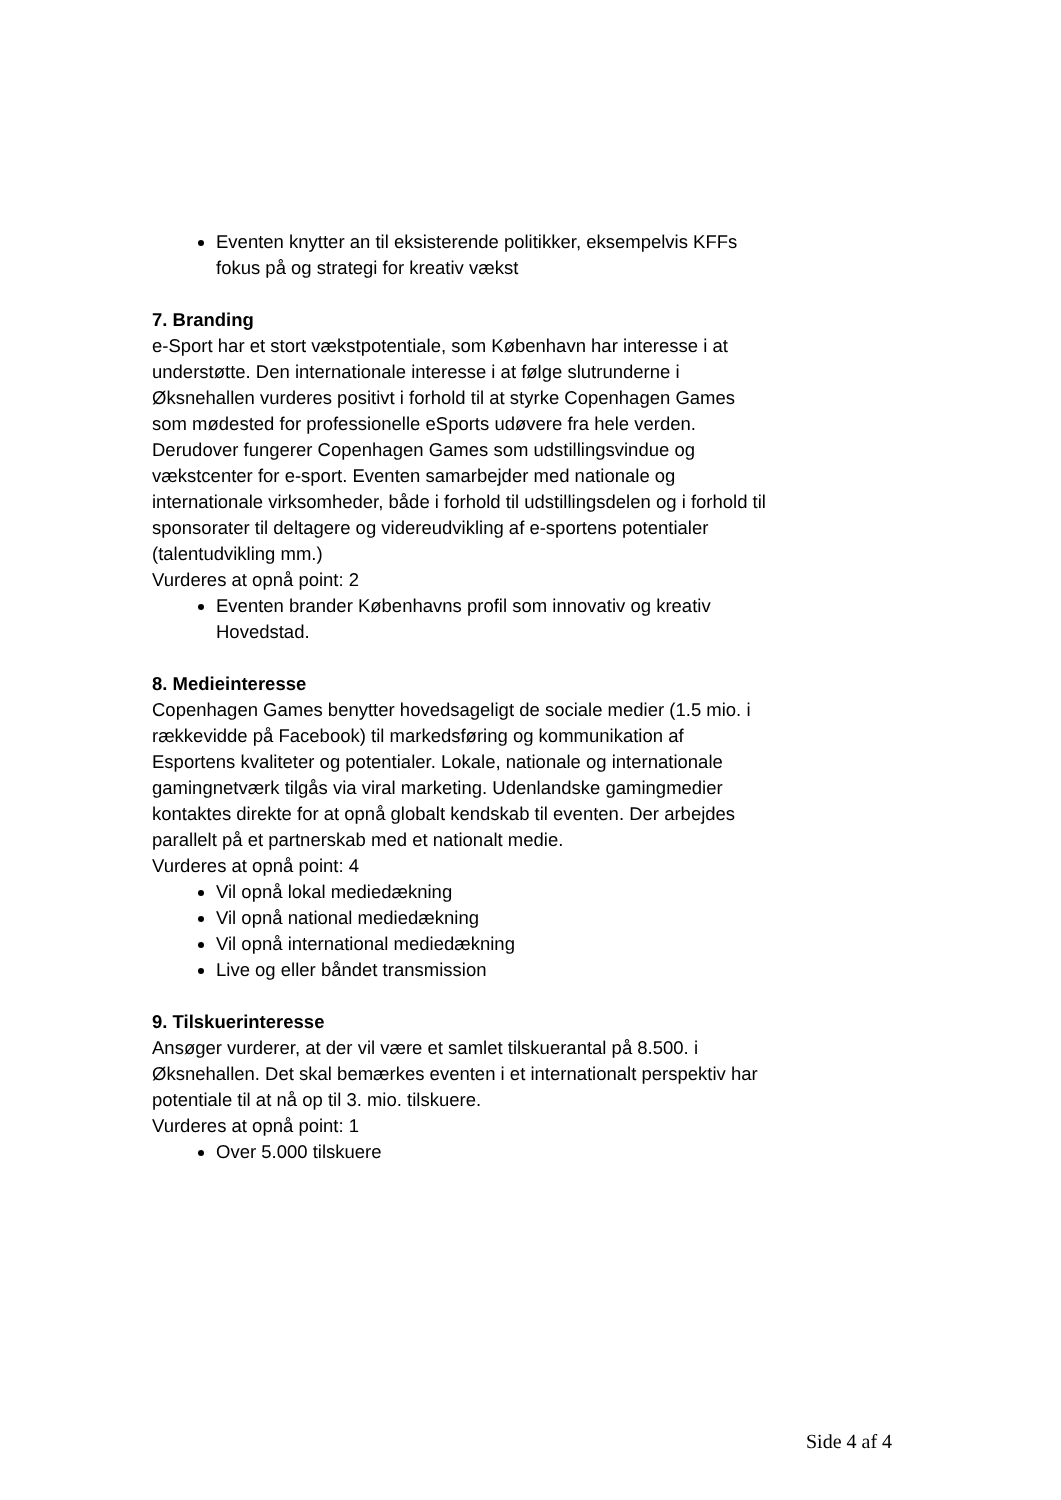Eventen knytter an til eksisterende politikker, eksempelvis KFFs fokus på og strategi for kreativ vækst
7. Branding
e-Sport har et stort vækstpotentiale, som København har interesse i at understøtte. Den internationale interesse i at følge slutrunderne i Øksnehallen vurderes positivt i forhold til at styrke Copenhagen Games som mødested for professionelle eSports udøvere fra hele verden.
Derudover fungerer Copenhagen Games som udstillingsvindue og vækstcenter for e-sport. Eventen samarbejder med nationale og internationale virksomheder, både i forhold til udstillingsdelen og i forhold til sponsorater til deltagere og videreudvikling af e-sportens potentialer (talentudvikling mm.)
Vurderes at opnå point: 2
Eventen brander Københavns profil som innovativ og kreativ Hovedstad.
8. Medieinteresse
Copenhagen Games benytter hovedsageligt de sociale medier (1.5 mio. i rækkevidde på Facebook) til markedsføring og kommunikation af Esportens kvaliteter og potentialer. Lokale, nationale og internationale gamingnetværk tilgås via viral marketing. Udenlandske gamingmedier kontaktes direkte for at opnå globalt kendskab til eventen. Der arbejdes parallelt på et partnerskab med et nationalt medie.
Vurderes at opnå point: 4
Vil opnå lokal mediedækning
Vil opnå national mediedækning
Vil opnå international mediedækning
Live og eller båndet transmission
9. Tilskuerinteresse
Ansøger vurderer, at der vil være et samlet tilskuerantal på 8.500. i Øksnehallen. Det skal bemærkes eventen i et internationalt perspektiv har potentiale til at nå op til 3. mio. tilskuere.
Vurderes at opnå point: 1
Over 5.000 tilskuere
Side 4 af 4